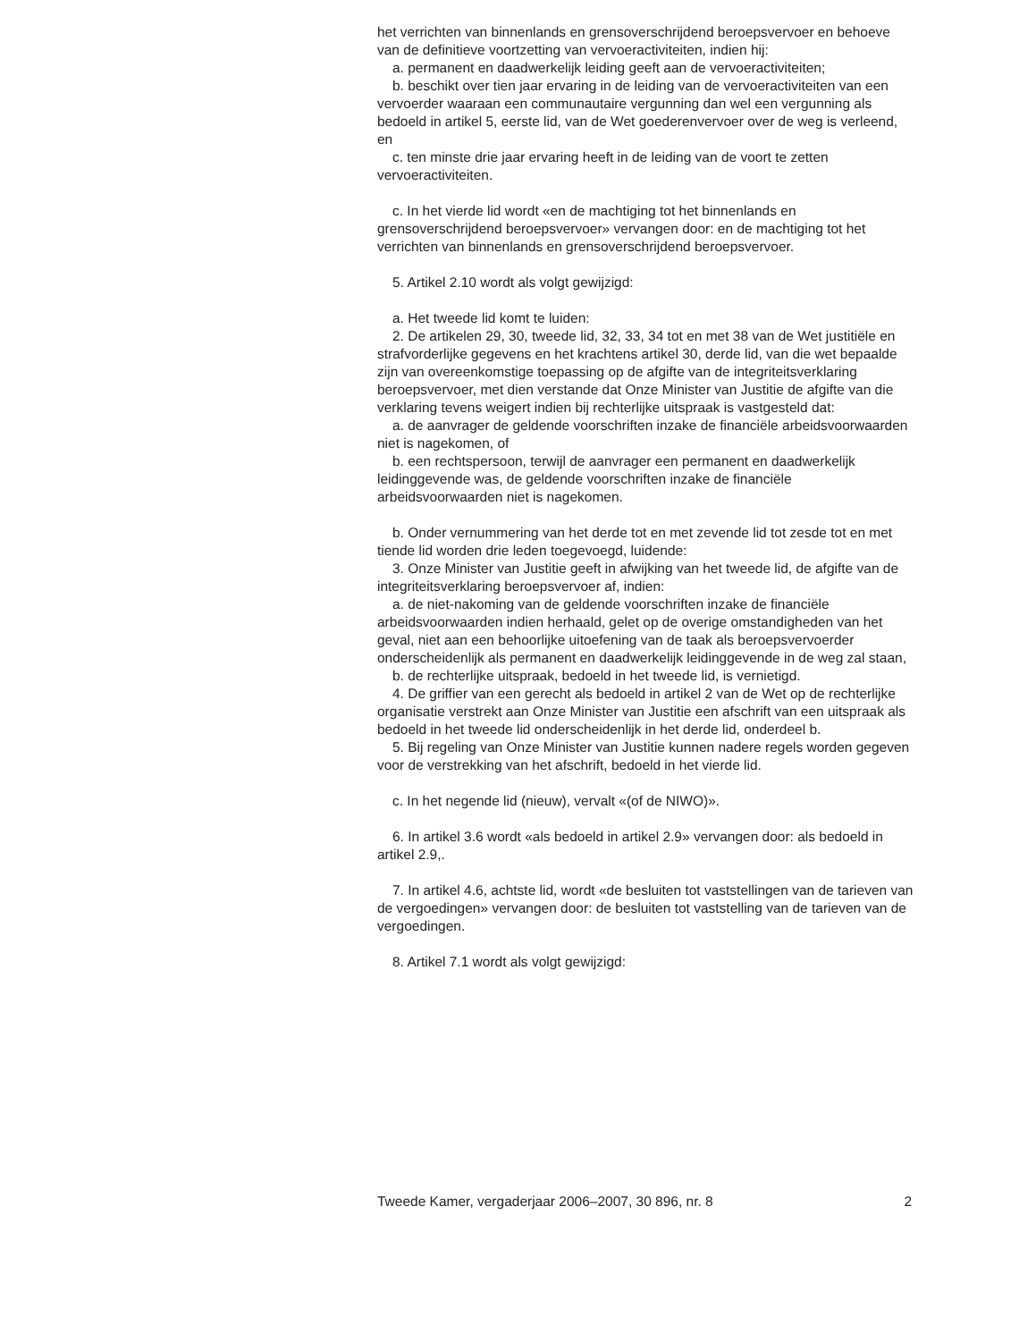het verrichten van binnenlands en grensoverschrijdend beroepsvervoer en behoeve van de definitieve voortzetting van vervoeractiviteiten, indien hij:
a. permanent en daadwerkelijk leiding geeft aan de vervoeractiviteiten;
b. beschikt over tien jaar ervaring in de leiding van de vervoeractiviteiten van een vervoerder waaraan een communautaire vergunning dan wel een vergunning als bedoeld in artikel 5, eerste lid, van de Wet goederenvervoer over de weg is verleend, en
c. ten minste drie jaar ervaring heeft in de leiding van de voort te zetten vervoeractiviteiten.
c. In het vierde lid wordt «en de machtiging tot het binnenlands en grensoverschrijdend beroepsvervoer» vervangen door: en de machtiging tot het verrichten van binnenlands en grensoverschrijdend beroepsvervoer.
5. Artikel 2.10 wordt als volgt gewijzigd:
a. Het tweede lid komt te luiden:
2. De artikelen 29, 30, tweede lid, 32, 33, 34 tot en met 38 van de Wet justitiële en strafvorderlijke gegevens en het krachtens artikel 30, derde lid, van die wet bepaalde zijn van overeenkomstige toepassing op de afgifte van de integriteitsverklaring beroepsvervoer, met dien verstande dat Onze Minister van Justitie de afgifte van die verklaring tevens weigert indien bij rechterlijke uitspraak is vastgesteld dat:
a. de aanvrager de geldende voorschriften inzake de financiële arbeidsvoorwaarden niet is nagekomen, of
b. een rechtspersoon, terwijl de aanvrager een permanent en daadwerkelijk leidinggevende was, de geldende voorschriften inzake de financiële arbeidsvoorwaarden niet is nagekomen.
b. Onder vernummering van het derde tot en met zevende lid tot zesde tot en met tiende lid worden drie leden toegevoegd, luidende:
3. Onze Minister van Justitie geeft in afwijking van het tweede lid, de afgifte van de integriteitsverklaring beroepsvervoer af, indien:
a. de niet-nakoming van de geldende voorschriften inzake de financiële arbeidsvoorwaarden indien herhaald, gelet op de overige omstandigheden van het geval, niet aan een behoorlijke uitoefening van de taak als beroepsvervoerder onderscheidenlijk als permanent en daadwerkelijk leidinggevende in de weg zal staan,
b. de rechterlijke uitspraak, bedoeld in het tweede lid, is vernietigd.
4. De griffier van een gerecht als bedoeld in artikel 2 van de Wet op de rechterlijke organisatie verstrekt aan Onze Minister van Justitie een afschrift van een uitspraak als bedoeld in het tweede lid onderscheidenlijk in het derde lid, onderdeel b.
5. Bij regeling van Onze Minister van Justitie kunnen nadere regels worden gegeven voor de verstrekking van het afschrift, bedoeld in het vierde lid.
c. In het negende lid (nieuw), vervalt «(of de NIWO)».
6. In artikel 3.6 wordt «als bedoeld in artikel 2.9» vervangen door: als bedoeld in artikel 2.9,.
7. In artikel 4.6, achtste lid, wordt «de besluiten tot vaststellingen van de tarieven van de vergoedingen» vervangen door: de besluiten tot vaststelling van de tarieven van de vergoedingen.
8. Artikel 7.1 wordt als volgt gewijzigd:
Tweede Kamer, vergaderjaar 2006–2007, 30 896, nr. 8 2